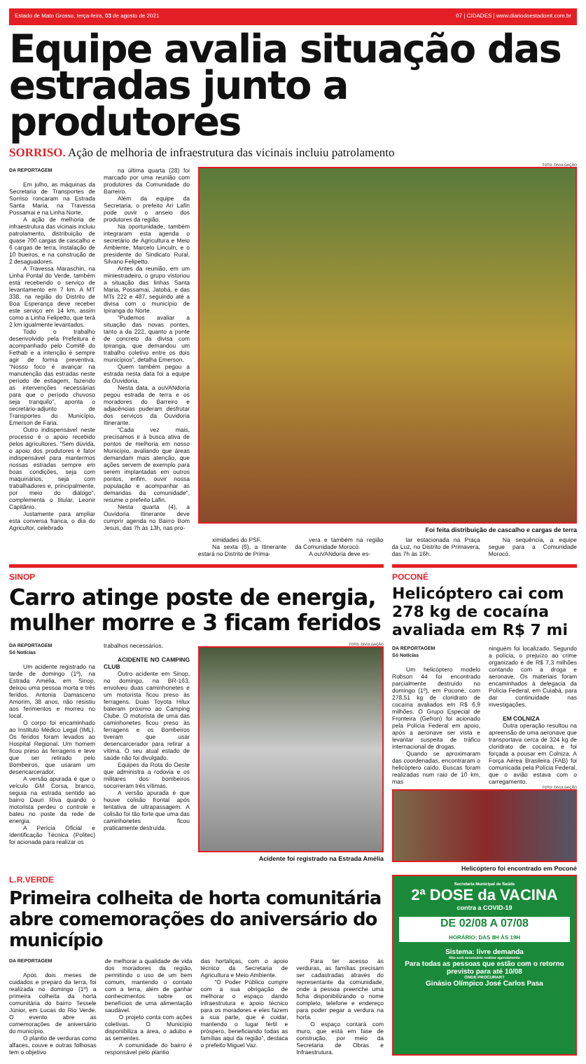Estado de Mato Grosso, terça-feira, 03 de agosto de 2021 07 | CIDADES | www.diariodoestadomt.com.br
Equipe avalia situação das estradas junto a produtores
SORRISO. Ação de melhoria de infraestrutura das vicinais incluiu patrolamento
FOTO: DIVULGAÇÃO
DA REPORTAGEM
Em julho, as máquinas da Secretaria de Transportes de Sorriso roncaram na Estrada Santa Maria, na Travessa Possamai e na Linha Norte.
A ação de melhoria de infraestrutura das vicinais incluiu patrolamento, distribuição de quase 700 cargas de cascalho e 6 cargas de terra, instalação de 10 bueiros, e na construção de 2 desaguadores.
A Travessa Maraschin, na Linha Pontal do Verde, também está recebendo o serviço de levantamento em 7 km. A MT 338, na região do Distrito de Boa Esperança deve receber este serviço em 14 km, assim como a Linha Felipetto, que terá 2 km igualmente levantados.
Todo o trabalho desenvolvido pela Prefeitura é acompanhado pelo Comitê do Fethab e a intenção é sempre agir de forma preventiva. “Nosso foco é avançar na manutenção das estradas neste período de estiagem, fazendo as intervenções necessárias para que o período chuvoso seja tranquilo”, aponta o secretário-adjunto de Transportes do Município, Emerson de Faria.
Outro indispensável neste processo é o apoio recebido pelos agricultores. “Sem dúvida, o apoio dos produtores é fator indispensável para mantermos nossas estradas sempre em boas condições, seja com maquinários, seja com trabalhadores e, principalmente, por meio do diálogo”, complementa o titular, Leonir Capitânio.
Justamente para ampliar esta conversa franca, o dia do Agricultor, celebrado
na última quarta (28) foi marcado por uma reunião com produtores da Comunidade do Barreiro.
Além da equipe da Secretaria, o prefeito Ari Lafin pode ouvir o anseio dos produtores da região.
Na oportunidade, também integraram esta agenda o secretário de Agricultura e Meio Ambiente, Marcelo Linculn, e o presidente do Sindicato Rural, Silvano Felipetto.
Antes da reunião, em um miniestradeiro, o grupo vistoriou a situação das linhas Santa Maria, Possamai, Jatobá, e das MTs 222 e 487, seguindo até a divisa com o município de Ipiranga do Norte.
“Pudemos avaliar a situação das novas pontes, tanto a da 222, quanto a ponte de concreto da divisa com Ipiranga, que demandou um trabalho coletivo entre os dois municípios”, detalha Emerson.
Quem também pegou a estrada nesta data foi a equipe da Ouvidoria.
Nesta data, a ouVANdoria pegou estrada de terra e os moradores do Barreiro e adjacências puderam desfrutar dos serviços da Ouvidoria Itinerante.
“Cada vez mais, precisamos ir à busca ativa de pontos de melhoria em nosso Município, avaliando que áreas demandam mais atenção, que ações servem de exemplo para serem implantadas em outros pontos, enfim, ouvir nossa população e acompanhar as demandas da comunidade”, resume o prefeito Lafin.
Nesta quarta (4), a Ouvidoria Itinerante deve cumprir agenda no Bairro Bom Jesus, das 7h às 13h, nas pro-
Foi feita distribuição de cascalho e cargas de terra
ximidades do PSF.
Na sexta (6), a Itinerante estará no Distrito de Prima-
vera e também na região da Comunidade Morocó.
A ouVANdoria deve es-
tar estacionada na Praça da Luz, no Distrito de Primavera, das 7h às 16h.
Na sequência, a equipe segue para a Comunidade Morocó.
SINOP
Carro atinge poste de energia, mulher morre e 3 ficam feridos
DA REPORTAGEM
Só Notícias
Um acidente registrado na tarde de domingo (1º), na Estrada Amélia, em Sinop, deixou uma pessoa morta e três feridos. Antonia Damasceno Amorim, 38 anos, não resistiu aos ferimentos e morreu no local.
O corpo foi encaminhado ao Instituto Médico Legal (IML). Os feridos foram levados ao Hospital Regional. Um homem ficou preso às ferragens e teve que ser retirado pelo Bombeiros, que usaram um desencarcerador.
A versão apurada é que o veículo GM Corsa, branco, seguia na estrada sentido ao bairro Dauri Riva quando o motorista perdeu o controle e bateu no poste da rede de energia.
A Perícia Oficial e Identificação Técnica (Politec) foi acionada para realizar os
trabalhos necessários.
ACIDENTE NO CAMPING CLUB
Outro acidente em Sinop, no domingo, na BR-163, envolveu duas caminhonetes e um motorista ficou preso às ferragens. Duas Toyota Hilux bateram próximo ao Camping Clube. O motorista de uma das caminhonetes ficou preso às ferragens e os Bombeiros tiveram que usar desencarcerador para retirar a vítima. O seu atual estado de saúde não foi divulgado.
Equipes da Rota do Oeste que administra a rodovia e os militares dos bombeiros socorreram três vítimas.
A versão apurada é que houve colisão frontal após tentativa de ultrapassagem. A colisão foi tão forte que uma das caminhonetes ficou praticamente destruída.
FOTO: DIVULGAÇÃO
Acidente foi registrado na Estrada Amélia
POCONÉ
Helicóptero cai com 278 kg de cocaína avaliada em R$ 7 mi
DA REPORTAGEM
Só Notícias
Um helicóptero modelo Robson 44 foi encontrado parcialmente destruído no domingo (1º), em Poconé, com 278,51 kg de cloridrato de cocaína avaliados em R$ 6,9 milhões. O Grupo Especial de Fronteira (Gefron) foi acionado pela Polícia Federal em apoio, após a aeronave ser vista e levantar suspeita de tráfico internacional de drogas.
Quando se aproximaram das coordenadas, encontraram o helicóptero caído. Buscas foram realizadas num raio de 10 km, mas
ninguém foi localizado. Segundo a polícia, o prejuízo ao crime organizado é de R$ 7,3 milhões contando com a droga e aeronave. Os materiais foram encaminhados à delegacia da Polícia Federal, em Cuiabá, para dar continuidade nas investigações.
EM COLNIZA
Outra operação resultou na apreensão de uma aeronave que transportava cerca de 324 kg de cloridrato de cocaína, e foi forçada a pousar em Colniza. A Força Aérea Brasileira (FAB) foi comunicada pela Polícia Federal, que o avião estava com o carregamento.
FOTO: DIVULGAÇÃO
Helicóptero foi encontrado em Poconé
L.R.VERDE
Primeira colheita de horta comunitária abre comemorações do aniversário do município
DA REPORTAGEM
Após dois meses de cuidados e preparo da terra, foi realizada no domingo (1º) a primeira colheita da horta comunitária do bairro Tessele Júnior, em Lucas do Rio Verde. O evento abre as comemorações de aniversário do município.
O plantio de verduras como alfaces, couve e outras folhosas tem o objetivo
de melhorar a qualidade de vida dos moradores da região, permitindo o uso de um bem comum, mantendo o contato com a terra, além de ganhar conhecimentos sobre os benefícios de uma alimentação saudável.
O projeto conta com ações coletivas. O Município disponibiliza a área, o adubo e as sementes.
A comunidade do bairro é responsável pelo plantio
das hortaliças, com o apoio técnico da Secretaria de Agricultura e Meio Ambiente.
“O Poder Público cumpre com a sua obrigação de melhorar o espaço dando infraestrutura e apoio técnico para os moradores e eles fazem a sua parte, que é cuidar, mantendo o lugar fértil e próspero, beneficiando todas as famílias aqui da região”, destaca o prefeito Miguel Vaz.
Para ter acesso às verduras, as famílias precisam ser cadastradas através do representante da comunidade, onde a pessoa preenche uma ficha disponibilizando o nome completo, telefone e endereço para poder pegar a verdura na horta.
O espaço contará com muro, que está em fase de construção, por meio da Secretaria de Obras e Infraestrutura.
Secretaria Municipal de Saúde
2ª DOSE da VACINA
contra a COVID-19
DE 02/08 A 07/08
HORÁRIO: DAS 8H ÀS 19H
Sistema: livre demanda
Não será necessário realizar agendamento
Para todas as pessoas que estão com o retorno previsto para até 10/08
ONDE PROCURAR?
Ginásio Olímpico José Carlos Pasa